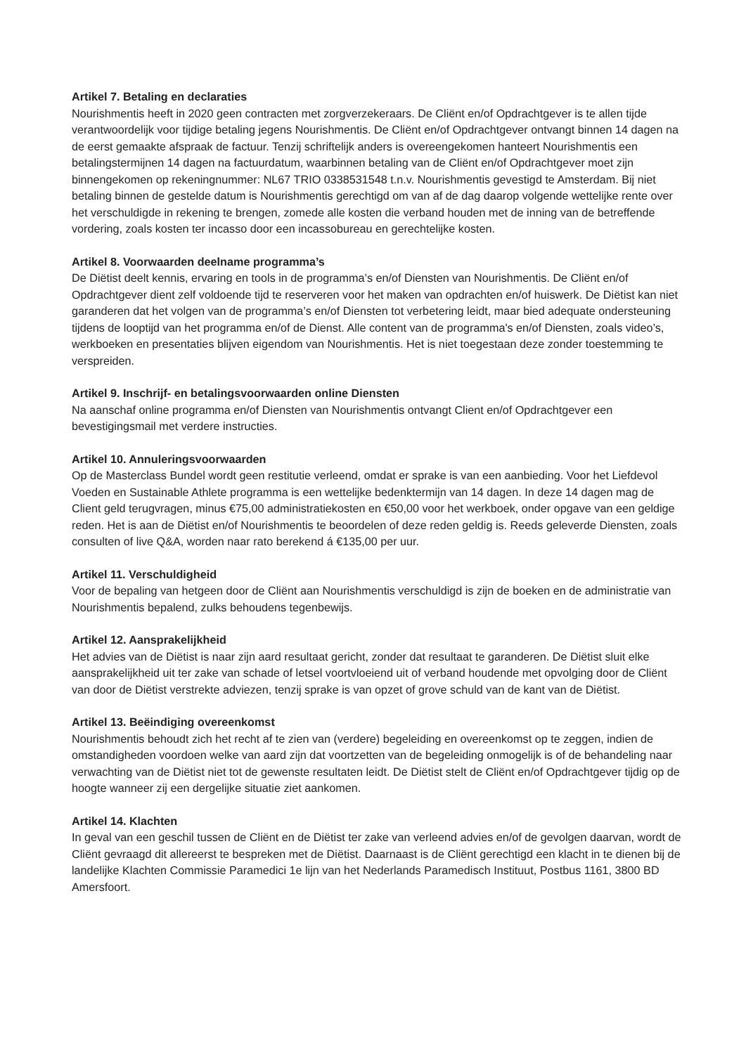Artikel 7. Betaling en declaraties
Nourishmentis heeft in 2020 geen contracten met zorgverzekeraars. De Cliënt en/of Opdrachtgever is te allen tijde verantwoordelijk voor tijdige betaling jegens Nourishmentis. De Cliënt en/of Opdrachtgever ontvangt binnen 14 dagen na de eerst gemaakte afspraak de factuur. Tenzij schriftelijk anders is overeengekomen hanteert Nourishmentis een betalingstermijnen 14 dagen na factuurdatum, waarbinnen betaling van de Cliënt en/of Opdrachtgever moet zijn binnengekomen op rekeningnummer: NL67 TRIO 0338531548 t.n.v. Nourishmentis gevestigd te Amsterdam. Bij niet betaling binnen de gestelde datum is Nourishmentis gerechtigd om van af de dag daarop volgende wettelijke rente over het verschuldigde in rekening te brengen, zomede alle kosten die verband houden met de inning van de betreffende vordering, zoals kosten ter incasso door een incassobureau en gerechtelijke kosten.
Artikel 8. Voorwaarden deelname programma’s
De Diëtist deelt kennis, ervaring en tools in de programma’s en/of Diensten van Nourishmentis. De Cliënt en/of Opdrachtgever dient zelf voldoende tijd te reserveren voor het maken van opdrachten en/of huiswerk. De Diëtist kan niet garanderen dat het volgen van de programma’s en/of Diensten tot verbetering leidt, maar bied adequate ondersteuning tijdens de looptijd van het programma en/of de Dienst. Alle content van de programma's en/of Diensten, zoals video’s, werkboeken en presentaties blijven eigendom van Nourishmentis. Het is niet toegestaan deze zonder toestemming te verspreiden.
Artikel 9. Inschrijf- en betalingsvoorwaarden online Diensten
Na aanschaf online programma en/of Diensten van Nourishmentis ontvangt Client en/of Opdrachtgever een bevestigingsmail met verdere instructies.
Artikel 10. Annuleringsvoorwaarden
Op de Masterclass Bundel wordt geen restitutie verleend, omdat er sprake is van een aanbieding. Voor het Liefdevol Voeden en Sustainable Athlete programma is een wettelijke bedenktermijn van 14 dagen. In deze 14 dagen mag de Client geld terugvragen, minus €75,00 administratiekosten en €50,00 voor het werkboek, onder opgave van een geldige reden. Het is aan de Diëtist en/of Nourishmentis te beoordelen of deze reden geldig is. Reeds geleverde Diensten, zoals consulten of live Q&A, worden naar rato berekend á €135,00 per uur.
Artikel 11. Verschuldigheid
Voor de bepaling van hetgeen door de Cliënt aan Nourishmentis verschuldigd is zijn de boeken en de administratie van Nourishmentis bepalend, zulks behoudens tegenbewijs.
Artikel 12. Aansprakelijkheid
Het advies van de Diëtist is naar zijn aard resultaat gericht, zonder dat resultaat te garanderen. De Diëtist sluit elke aansprakelijkheid uit ter zake van schade of letsel voortvloeiend uit of verband houdende met opvolging door de Cliënt van door de Diëtist verstrekte adviezen, tenzij sprake is van opzet of grove schuld van de kant van de Diëtist.
Artikel 13. Beëindiging overeenkomst
Nourishmentis behoudt zich het recht af te zien van (verdere) begeleiding en overeenkomst op te zeggen, indien de omstandigheden voordoen welke van aard zijn dat voortzetten van de begeleiding onmogelijk is of de behandeling naar verwachting van de Diëtist niet tot de gewenste resultaten leidt. De Diëtist stelt de Cliënt en/of Opdrachtgever tijdig op de hoogte wanneer zij een dergelijke situatie ziet aankomen.
Artikel 14. Klachten
In geval van een geschil tussen de Cliënt en de Diëtist ter zake van verleend advies en/of de gevolgen daarvan, wordt de Cliënt gevraagd dit allereerst te bespreken met de Diëtist. Daarnaast is de Cliënt gerechtigd een klacht in te dienen bij de landelijke Klachten Commissie Paramedici 1e lijn van het Nederlands Paramedisch Instituut, Postbus 1161, 3800 BD Amersfoort.